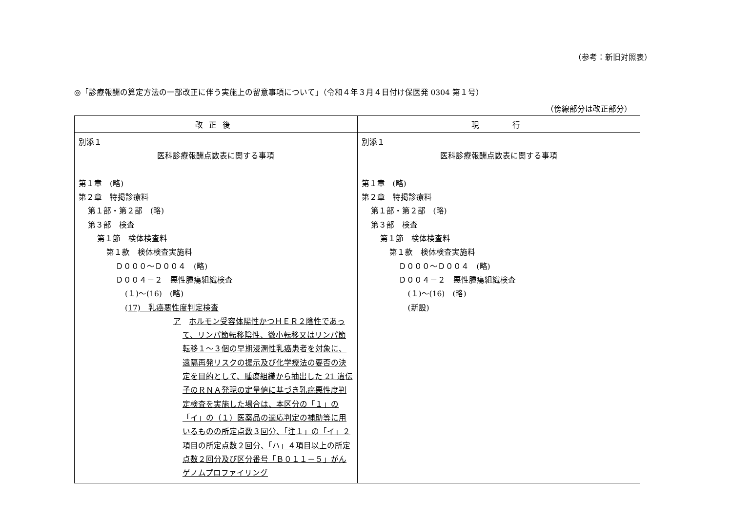（参考：新旧対照表）
◎「診療報酬の算定方法の一部改正に伴う実施上の留意事項について」（令和４年３月４日付け保医発 0304 第１号）
（傍線部分は改正部分）
| 改正後 | 現 行 |
| --- | --- |
| 別添１ 医科診療報酬点数表に関する事項 第１章 (略) 第２章 特掲診療料 第１部・第２部 (略) 第３部 検査 第１節 検体検査料 第１款 検体検査実施料 Ｄ０００～Ｄ００４ (略) Ｄ００４－２ 悪性腫瘍組織検査 (１)～(16) (略) (17) 乳癌悪性度判定検査 ア ホルモン受容体陽性かつＨＥＲ２陰性であって、リンパ節転移陰性、微小転移又はリンパ節転移１～３個の早期浸潤性乳癌患者を対象に、遠隔再発リスクの提示及び化学療法の要否の決定を目的として、腫瘍組織から抽出した 21 遺伝子のＲＮＡ発現の定量値に基づき乳癌悪性度判定検査を実施した場合は、本区分の「１」の「イ」の（１）医薬品の適応判定の補助等に用いるものの所定点数３回分、「注１」の「イ」２項目の所定点数２回分、「ハ」４項目以上の所定点数２回分及び区分番号「Ｂ０１１－５」がんゲノムプロファイリング | 別添１ 医科診療報酬点数表に関する事項 第１章 (略) 第２章 特掲診療料 第１部・第２部 (略) 第３部 検査 第１節 検体検査料 第１款 検体検査実施料 Ｄ０００～Ｄ００４ (略) Ｄ００４－２ 悪性腫瘍組織検査 (１)～(16) (略) (新設) |